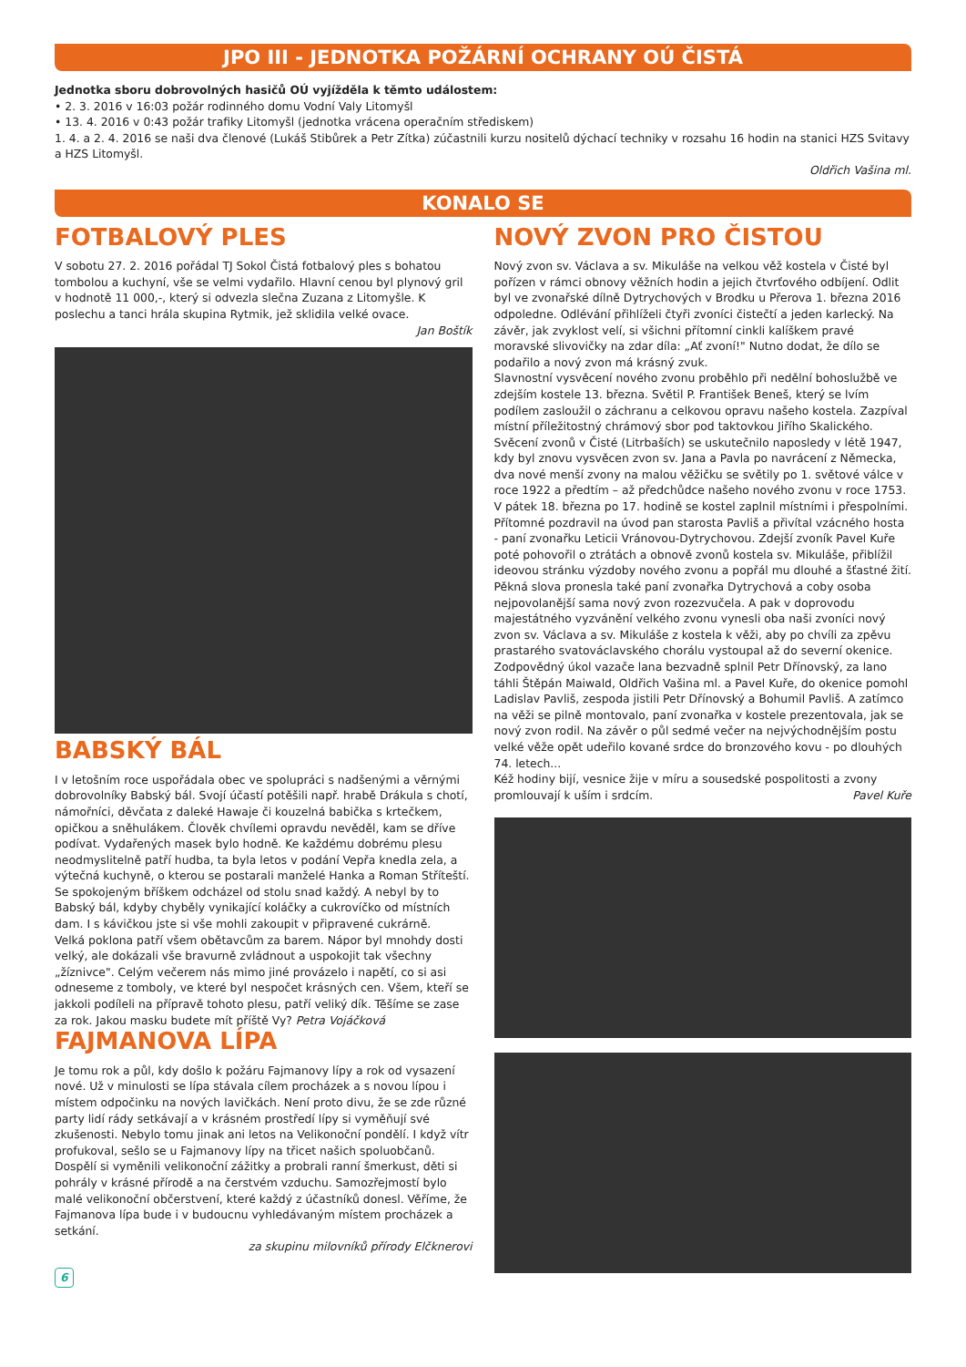JPO III - JEDNOTKA POŽÁRNÍ OCHRANY OÚ ČISTÁ
Jednotka sboru dobrovolných hasičů OÚ vyjížděla k těmto událostem:
• 2. 3. 2016 v 16:03 požár rodinného domu Vodní Valy Litomyšl
• 13. 4. 2016 v 0:43 požár trafiky Litomyšl (jednotka vrácena operačním střediskem)
1. 4. a 2. 4. 2016 se naši dva členové (Lukáš Stibůrek a Petr Zítka) zúčastnili kurzu nositelů dýchací techniky v rozsahu 16 hodin na stanici HZS Svitavy a HZS Litomyšl.
Oldřich Vašina ml.
KONALO SE
FOTBALOVÝ PLES
V sobotu 27. 2. 2016 pořádal TJ Sokol Čistá fotbalový ples s bohatou tombolou a kuchyní, vše se velmi vydařilo. Hlavní cenou byl plynový gril v hodnotě 11 000,-, který si odvezla slečna Zuzana z Litomyšle. K poslechu a tanci hrála skupina Rytmik, jež sklidila velké ovace.
Jan Boštík
BABSKÝ BÁL
I v letošním roce uspořádala obec ve spolupráci s nadšenými a věrnými dobrovolníky Babský bál. Svojí účastí potěšili např. hrabě Drákula s chotí, námořníci, děvčata z daleké Hawaje či kouzelná babička s krtečkem, opičkou a sněhulákem. Člověk chvílemi opravdu nevěděl, kam se dříve podívat. Vydařených masek bylo hodně. Ke každému dobrému plesu neodmyslitelně patří hudba, ta byla letos v podání Vepřa knedla zela, a výtečná kuchyně, o kterou se postarali manželé Hanka a Roman Stříteští. Se spokojeným bříškem odcházel od stolu snad každý. A nebyl by to Babský bál, kdyby chyběly vynikající koláčky a cukrovíčko od místních dam. I s kávičkou jste si vše mohli zakoupit v připravené cukrárně.
Velká poklona patří všem obětavcům za barem. Nápor byl mnohdy dosti velký, ale dokázali vše bravurně zvládnout a uspokojit tak všechny „žíznivce". Celým večerem nás mimo jiné provázelo i napětí, co si asi odneseme z tomboly, ve které byl nespočet krásných cen. Všem, kteří se jakkoli podíleli na přípravě tohoto plesu, patří veliký dík. Těšíme se zase za rok. Jakou masku budete mít příště Vy? Petra Vojáčková
FAJMANOVA LÍPA
Je tomu rok a půl, kdy došlo k požáru Fajmanovy lípy a rok od vysazení nové. Už v minulosti se lípa stávala cílem procházek a s novou lípou i místem odpočinku na nových lavičkách. Není proto divu, že se zde různé party lidí rády setkávají a v krásném prostředí lípy si vyměňují své zkušenosti. Nebylo tomu jinak ani letos na Velikonoční pondělí. I když vítr profukoval, sešlo se u Fajmanovy lípy na třicet našich spoluobčanů. Dospělí si vyměnili velikonoční zážitky a probrali ranní šmerkust, děti si pohrály v krásné přírodě a na čerstvém vzduchu. Samozřejmostí bylo malé velikonoční občerstvení, které každý z účastníků donesl. Věříme, že Fajmanova lípa bude i v budoucnu vyhledávaným místem procházek a setkání.
za skupinu milovníků přírody Elčknerovi
6
NOVÝ ZVON PRO ČISTOU
Nový zvon sv. Václava a sv. Mikuláše na velkou věž kostela v Čisté byl pořízen v rámci obnovy věžních hodin a jejich čtvrťového odbíjení. Odlit byl ve zvonařské dílně Dytrychových v Brodku u Přerova 1. března 2016 odpoledne. Odlévání přihlíželi čtyři zvoníci čistečtí a jeden karlecký. Na závěr, jak zvyklost velí, si všichni přítomní cinkli kalíškem pravé moravské slivovičky na zdar díla: „Ať zvoní!" Nutno dodat, že dílo se podařilo a nový zvon má krásný zvuk.
Slavnostní vysvěcení nového zvonu proběhlo při nedělní bohoslužbě ve zdejším kostele 13. března. Světil P. František Beneš, který se lvím podílem zasloužil o záchranu a celkovou opravu našeho kostela. Zazpíval místní příležitostný chrámový sbor pod taktovkou Jiřího Skalického. Svěcení zvonů v Čisté (Litrbaších) se uskutečnilo naposledy v létě 1947, kdy byl znovu vysvěcen zvon sv. Jana a Pavla po navrácení z Německa, dva nové menší zvony na malou věžičku se světily po 1. světové válce v roce 1922 a předtím – až předchůdce našeho nového zvonu v roce 1753.
V pátek 18. března po 17. hodině se kostel zaplnil místními i přespolními. Přítomné pozdravil na úvod pan starosta Pavliš a přivítal vzácného hosta - paní zvonařku Leticii Vránovou-Dytrychovou. Zdejší zvoník Pavel Kuře poté pohovořil o ztrátách a obnově zvonů kostela sv. Mikuláše, přiblížil ideovou stránku výzdoby nového zvonu a popřál mu dlouhé a šťastné žití. Pěkná slova pronesla také paní zvonařka Dytrychová a coby osoba nejpovolanější sama nový zvon rozezvučela. A pak v doprovodu majestátného vyzvánění velkého zvonu vynesli oba naši zvoníci nový zvon sv. Václava a sv. Mikuláše z kostela k věži, aby po chvíli za zpěvu prastarého svatováclavského chorálu vystoupal až do severní okenice. Zodpovědný úkol vazače lana bezvadně splnil Petr Dřínovský, za lano táhli Štěpán Maiwald, Oldřich Vašina ml. a Pavel Kuře, do okenice pomohl Ladislav Pavliš, zespoda jistili Petr Dřínovský a Bohumil Pavliš. A zatímco na věži se pilně montovalo, paní zvonařka v kostele prezentovala, jak se nový zvon rodil. Na závěr o půl sedmé večer na nejvýchodnějším postu velké věže opět udeřilo kované srdce do bronzového kovu - po dlouhých 74. letech...
Kéž hodiny bijí, vesnice žije v míru a sousedské pospolitosti a zvony promlouvají k uším i srdcím. Pavel Kuře